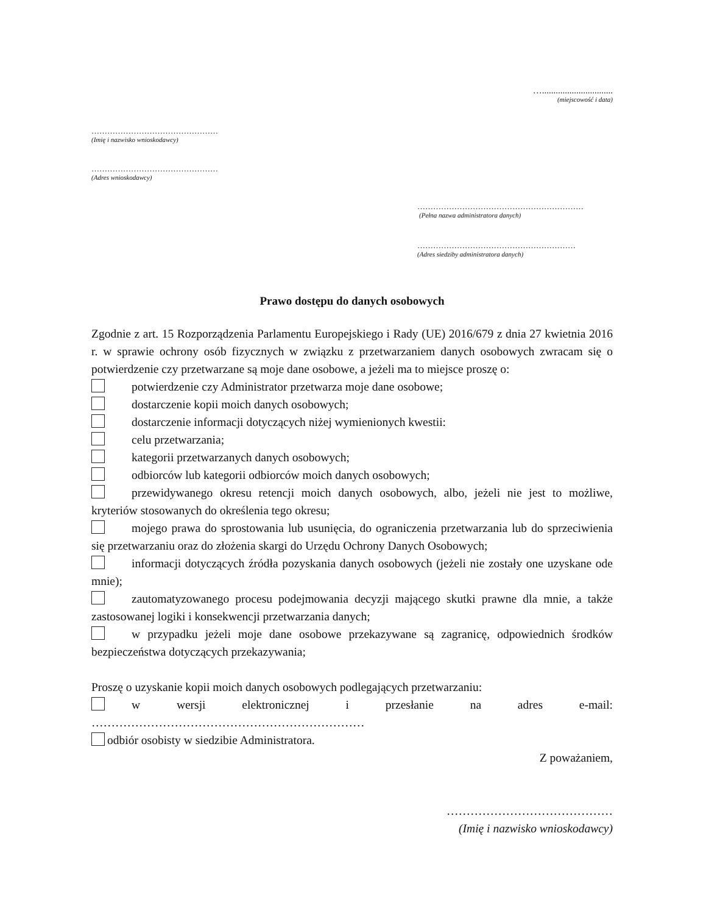…...............................
(miejscowość i data)
…………………………………………
(Imię i nazwisko wnioskodawcy)
…………………………………………
(Adres wnioskodawcy)
………………………………………………………
(Pełna nazwa administratora danych)
……………………………………………………
(Adres siedziby administratora danych)
Prawo dostępu do danych osobowych
Zgodnie z art. 15 Rozporządzenia Parlamentu Europejskiego i Rady (UE) 2016/679 z dnia 27 kwietnia 2016 r. w sprawie ochrony osób fizycznych w związku z przetwarzaniem danych osobowych zwracam się o potwierdzenie czy przetwarzane są moje dane osobowe, a jeżeli ma to miejsce proszę o:
potwierdzenie czy Administrator przetwarza moje dane osobowe;
dostarczenie kopii moich danych osobowych;
dostarczenie informacji dotyczących niżej wymienionych kwestii:
celu przetwarzania;
kategorii przetwarzanych danych osobowych;
odbiorców lub kategorii odbiorców moich danych osobowych;
przewidywanego okresu retencji moich danych osobowych, albo, jeżeli nie jest to możliwe, kryteriów stosowanych do określenia tego okresu;
mojego prawa do sprostowania lub usunięcia, do ograniczenia przetwarzania lub do sprzeciwienia się przetwarzaniu oraz do złożenia skargi do Urzędu Ochrony Danych Osobowych;
informacji dotyczących źródła pozyskania danych osobowych (jeżeli nie zostały one uzyskane ode mnie);
zautomatyzowanego procesu podejmowania decyzji mającego skutki prawne dla mnie, a także zastosowanej logiki i konsekwencji przetwarzania danych;
w przypadku jeżeli moje dane osobowe przekazywane są zagranicę, odpowiednich środków bezpieczeństwa dotyczących przekazywania;
Proszę o uzyskanie kopii moich danych osobowych podlegających przetwarzaniu:
w wersji elektronicznej i przesłanie na adres e-mail:
……………………………………………………………
odbiór osobisty w siedzibie Administratora.
Z poważaniem,
……………………………………
(Imię i nazwisko wnioskodawcy)